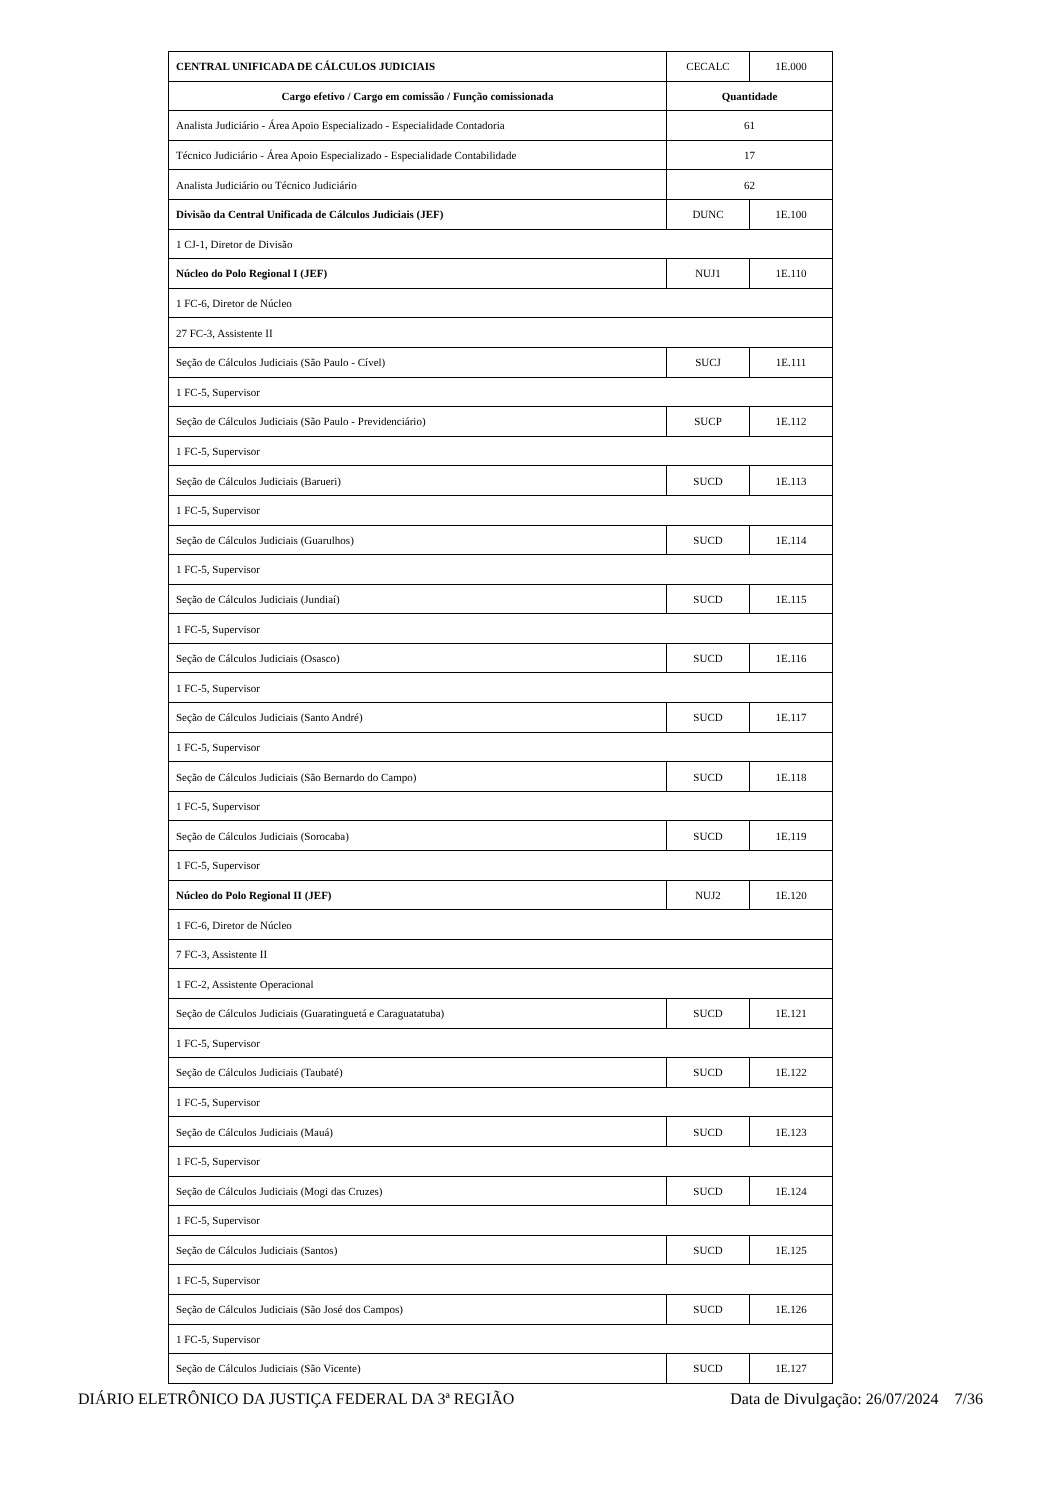| CENTRAL UNIFICADA DE CÁLCULOS JUDICIAIS | CECALC | 1E.000 |
| Cargo efetivo / Cargo em comissão / Função comissionada | Quantidade | |
| Analista Judiciário - Área Apoio Especializado - Especialidade Contadoria | 61 | |
| Técnico Judiciário - Área Apoio Especializado - Especialidade Contabilidade | 17 | |
| Analista Judiciário ou Técnico Judiciário | 62 | |
| Divisão da Central Unificada de Cálculos Judiciais (JEF) | DUNC | 1E.100 |
| 1 CJ-1, Diretor de Divisão | | |
| Núcleo do Polo Regional I (JEF) | NUJ1 | 1E.110 |
| 1 FC-6, Diretor de Núcleo | | |
| 27 FC-3, Assistente II | | |
| Seção de Cálculos Judiciais (São Paulo - Cível) | SUCJ | 1E.111 |
| 1 FC-5, Supervisor | | |
| Seção de Cálculos Judiciais (São Paulo - Previdenciário) | SUCP | 1E.112 |
| 1 FC-5, Supervisor | | |
| Seção de Cálculos Judiciais (Barueri) | SUCD | 1E.113 |
| 1 FC-5, Supervisor | | |
| Seção de Cálculos Judiciais (Guarulhos) | SUCD | 1E.114 |
| 1 FC-5, Supervisor | | |
| Seção de Cálculos Judiciais (Jundiaí) | SUCD | 1E.115 |
| 1 FC-5, Supervisor | | |
| Seção de Cálculos Judiciais (Osasco) | SUCD | 1E.116 |
| 1 FC-5, Supervisor | | |
| Seção de Cálculos Judiciais (Santo André) | SUCD | 1E.117 |
| 1 FC-5, Supervisor | | |
| Seção de Cálculos Judiciais (São Bernardo do Campo) | SUCD | 1E.118 |
| 1 FC-5, Supervisor | | |
| Seção de Cálculos Judiciais (Sorocaba) | SUCD | 1E.119 |
| 1 FC-5, Supervisor | | |
| Núcleo do Polo Regional II (JEF) | NUJ2 | 1E.120 |
| 1 FC-6, Diretor de Núcleo | | |
| 7 FC-3, Assistente II | | |
| 1 FC-2, Assistente Operacional | | |
| Seção de Cálculos Judiciais (Guaratinguetá e Caraguatatuba) | SUCD | 1E.121 |
| 1 FC-5, Supervisor | | |
| Seção de Cálculos Judiciais (Taubaté) | SUCD | 1E.122 |
| 1 FC-5, Supervisor | | |
| Seção de Cálculos Judiciais (Mauá) | SUCD | 1E.123 |
| 1 FC-5, Supervisor | | |
| Seção de Cálculos Judiciais (Mogi das Cruzes) | SUCD | 1E.124 |
| 1 FC-5, Supervisor | | |
| Seção de Cálculos Judiciais (Santos) | SUCD | 1E.125 |
| 1 FC-5, Supervisor | | |
| Seção de Cálculos Judiciais (São José dos Campos) | SUCD | 1E.126 |
| 1 FC-5, Supervisor | | |
| Seção de Cálculos Judiciais (São Vicente) | SUCD | 1E.127 |
DIÁRIO ELETRÔNICO DA JUSTIÇA FEDERAL DA 3ª REGIÃO Data de Divulgação: 26/07/2024 7/36